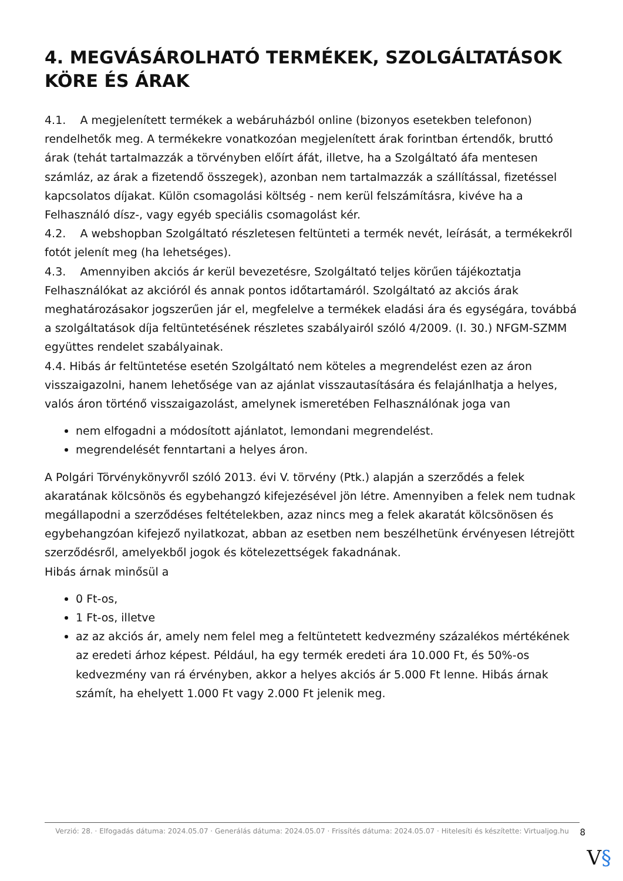4. MEGVÁSÁROLHATÓ TERMÉKEK, SZOLGÁLTATÁSOK KÖRE ÉS ÁRAK
4.1. A megjelenített termékek a webáruházból online (bizonyos esetekben telefonon) rendelhetők meg. A termékekre vonatkozóan megjelenített árak forintban értendők, bruttó árak (tehát tartalmazzák a törvényben előírt áfát, illetve, ha a Szolgáltató áfa mentesen számláz, az árak a fizetendő összegek), azonban nem tartalmazzák a szállítással, fizetéssel kapcsolatos díjakat. Külön csomagolási költség - nem kerül felszámításra, kivéve ha a Felhasználó dísz-, vagy egyéb speciális csomagolást kér.
4.2. A webshopban Szolgáltató részletesen feltünteti a termék nevét, leírását, a termékekről fotót jelenít meg (ha lehetséges).
4.3. Amennyiben akciós ár kerül bevezetésre, Szolgáltató teljes körűen tájékoztatja Felhasználókat az akcióról és annak pontos időtartamáról. Szolgáltató az akciós árak meghatározásakor jogszerűen jár el, megfelelve a termékek eladási ára és egységára, továbbá a szolgáltatások díja feltüntetésének részletes szabályairól szóló 4/2009. (I. 30.) NFGM-SZMM együttes rendelet szabályainak.
4.4. Hibás ár feltüntetése esetén Szolgáltató nem köteles a megrendelést ezen az áron visszaigazolni, hanem lehetősége van az ajánlat visszautasítására és felajánlhatja a helyes, valós áron történő visszaigazolást, amelynek ismeretében Felhasználónak joga van
nem elfogadni a módosított ajánlatot, lemondani megrendelést.
megrendelését fenntartani a helyes áron.
A Polgári Törvénykönyvről szóló 2013. évi V. törvény (Ptk.) alapján a szerződés a felek akaratának kölcsönös és egybehangzó kifejezésével jön létre. Amennyiben a felek nem tudnak megállapodni a szerződéses feltételekben, azaz nincs meg a felek akaratát kölcsönösen és egybehangzóan kifejező nyilatkozat, abban az esetben nem beszélhetünk érvényesen létrejött szerződésről, amelyekből jogok és kötelezettségek fakadnának.
Hibás árnak minősül a
0 Ft-os,
1 Ft-os, illetve
az az akciós ár, amely nem felel meg a feltüntetett kedvezmény százalékos mértékének az eredeti árhoz képest. Például, ha egy termék eredeti ára 10.000 Ft, és 50%-os kedvezmény van rá érvényben, akkor a helyes akciós ár 5.000 Ft lenne. Hibás árnak számít, ha ehelyett 1.000 Ft vagy 2.000 Ft jelenik meg.
Verzió: 28. · Elfogadás dátuma: 2024.05.07 · Generálás dátuma: 2024.05.07 · Frissítés dátuma: 2024.05.07 · Hitelesíti és készítette: Virtualjog.hu 8
V§